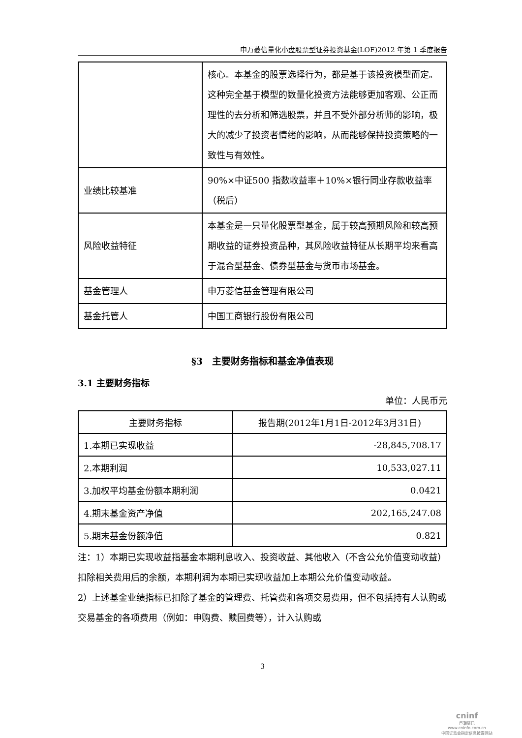申万菱信量化小盘股票型证券投资基金(LOF)2012 年第 1 季度报告
| | 核心。本基金的股票选择行为，都是基于该投资模型而定。这种完全基于模型的数量化投资方法能够更加客观、公正而理性的去分析和筛选股票，并且不受外部分析师的影响，极大的减少了投资者情绪的影响，从而能够保持投资策略的一致性与有效性。 |
| 业绩比较基准 | 90%×中证500 指数收益率＋10%×银行同业存款收益率（税后） |
| 风险收益特征 | 本基金是一只量化股票型基金，属于较高预期风险和较高预期收益的证券投资品种，其风险收益特征从长期平均来看高于混合型基金、债券型基金与货币市场基金。 |
| 基金管理人 | 申万菱信基金管理有限公司 |
| 基金托管人 | 中国工商银行股份有限公司 |
§3　主要财务指标和基金净值表现
3.1 主要财务指标
单位：人民币元
| 主要财务指标 | 报告期(2012年1月1日-2012年3月31日) |
| --- | --- |
| 1.本期已实现收益 | -28,845,708.17 |
| 2.本期利润 | 10,533,027.11 |
| 3.加权平均基金份额本期利润 | 0.0421 |
| 4.期末基金资产净值 | 202,165,247.08 |
| 5.期末基金份额净值 | 0.821 |
注：1）本期已实现收益指基金本期利息收入、投资收益、其他收入（不含公允价值变动收益）扣除相关费用后的余额，本期利润为本期已实现收益加上本期公允价值变动收益。
2）上述基金业绩指标已扣除了基金的管理费、托管费和各项交易费用，但不包括持有人认购或交易基金的各项费用（例如：申购费、赎回费等），计入认购或
3
cninf
巨潮资讯
www.cninfo.com.cn
中国证监会指定信息披露网站